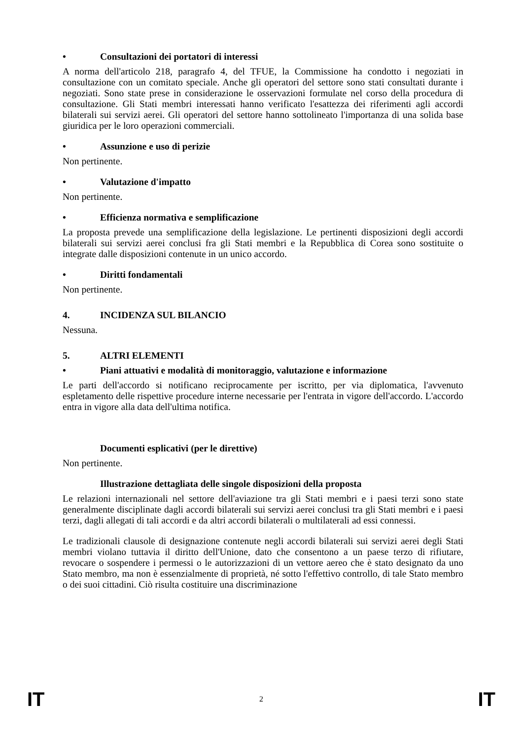• Consultazioni dei portatori di interessi
A norma dell'articolo 218, paragrafo 4, del TFUE, la Commissione ha condotto i negoziati in consultazione con un comitato speciale. Anche gli operatori del settore sono stati consultati durante i negoziati. Sono state prese in considerazione le osservazioni formulate nel corso della procedura di consultazione. Gli Stati membri interessati hanno verificato l'esattezza dei riferimenti agli accordi bilaterali sui servizi aerei. Gli operatori del settore hanno sottolineato l'importanza di una solida base giuridica per le loro operazioni commerciali.
• Assunzione e uso di perizie
Non pertinente.
• Valutazione d'impatto
Non pertinente.
• Efficienza normativa e semplificazione
La proposta prevede una semplificazione della legislazione. Le pertinenti disposizioni degli accordi bilaterali sui servizi aerei conclusi fra gli Stati membri e la Repubblica di Corea sono sostituite o integrate dalle disposizioni contenute in un unico accordo.
• Diritti fondamentali
Non pertinente.
4. INCIDENZA SUL BILANCIO
Nessuna.
5. ALTRI ELEMENTI
• Piani attuativi e modalità di monitoraggio, valutazione e informazione
Le parti dell'accordo si notificano reciprocamente per iscritto, per via diplomatica, l'avvenuto espletamento delle rispettive procedure interne necessarie per l'entrata in vigore dell'accordo. L'accordo entra in vigore alla data dell'ultima notifica.
Documenti esplicativi (per le direttive)
Non pertinente.
Illustrazione dettagliata delle singole disposizioni della proposta
Le relazioni internazionali nel settore dell'aviazione tra gli Stati membri e i paesi terzi sono state generalmente disciplinate dagli accordi bilaterali sui servizi aerei conclusi tra gli Stati membri e i paesi terzi, dagli allegati di tali accordi e da altri accordi bilaterali o multilaterali ad essi connessi.
Le tradizionali clausole di designazione contenute negli accordi bilaterali sui servizi aerei degli Stati membri violano tuttavia il diritto dell'Unione, dato che consentono a un paese terzo di rifiutare, revocare o sospendere i permessi o le autorizzazioni di un vettore aereo che è stato designato da uno Stato membro, ma non è essenzialmente di proprietà, né sotto l'effettivo controllo, di tale Stato membro o dei suoi cittadini. Ciò risulta costituire una discriminazione
IT 2 IT